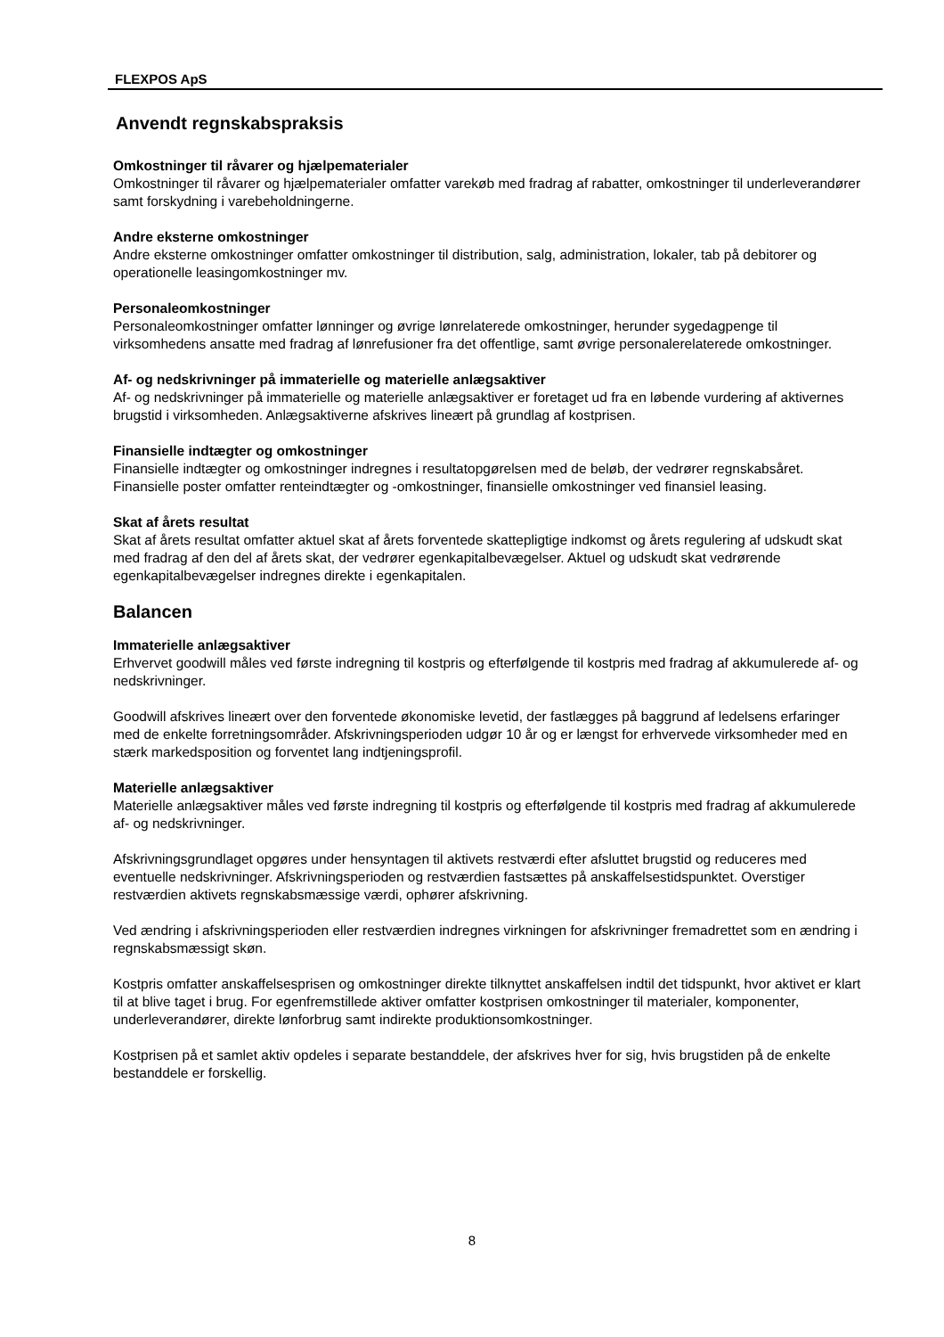FLEXPOS ApS
Anvendt regnskabspraksis
Omkostninger til råvarer og hjælpematerialer
Omkostninger til råvarer og hjælpematerialer omfatter varekøb med fradrag af rabatter, omkostninger til underleverandører samt forskydning i varebeholdningerne.
Andre eksterne omkostninger
Andre eksterne omkostninger omfatter omkostninger til distribution, salg, administration, lokaler, tab på debitorer og operationelle leasingomkostninger mv.
Personaleomkostninger
Personaleomkostninger omfatter lønninger og øvrige lønrelaterede omkostninger, herunder sygedagpenge til virksomhedens ansatte med fradrag af lønrefusioner fra det offentlige, samt øvrige personalerelaterede omkostninger.
Af- og nedskrivninger på immaterielle og materielle anlægsaktiver
Af- og nedskrivninger på immaterielle og materielle anlægsaktiver er foretaget ud fra en løbende vurdering af aktivernes brugstid i virksomheden. Anlægsaktiverne afskrives lineært på grundlag af kostprisen.
Finansielle indtægter og omkostninger
Finansielle indtægter og omkostninger indregnes i resultatopgørelsen med de beløb, der vedrører regnskabsåret. Finansielle poster omfatter renteindtægter og -omkostninger, finansielle omkostninger ved finansiel leasing.
Skat af årets resultat
Skat af årets resultat omfatter aktuel skat af årets forventede skattepligtige indkomst og årets regulering af udskudt skat med fradrag af den del af årets skat, der vedrører egenkapitalbevægelser. Aktuel og udskudt skat vedrørende egenkapitalbevægelser indregnes direkte i egenkapitalen.
Balancen
Immaterielle anlægsaktiver
Erhvervet goodwill måles ved første indregning til kostpris og efterfølgende til kostpris med fradrag af akkumulerede af- og nedskrivninger.
Goodwill afskrives lineært over den forventede økonomiske levetid, der fastlægges på baggrund af ledelsens erfaringer med de enkelte forretningsområder. Afskrivningsperioden udgør 10 år og er længst for erhvervede virksomheder med en stærk markedsposition og forventet lang indtjeningsprofil.
Materielle anlægsaktiver
Materielle anlægsaktiver måles ved første indregning til kostpris og efterfølgende til kostpris med fradrag af akkumulerede af- og nedskrivninger.
Afskrivningsgrundlaget opgøres under hensyntagen til aktivets restværdi efter afsluttet brugstid og reduceres med eventuelle nedskrivninger. Afskrivningsperioden og restværdien fastsættes på anskaffelsestidspunktet. Overstiger restværdien aktivets regnskabsmæssige værdi, ophører afskrivning.
Ved ændring i afskrivningsperioden eller restværdien indregnes virkningen for afskrivninger fremadrettet som en ændring i regnskabsmæssigt skøn.
Kostpris omfatter anskaffelsesprisen og omkostninger direkte tilknyttet anskaffelsen indtil det tidspunkt, hvor aktivet er klart til at blive taget i brug. For egenfremstillede aktiver omfatter kostprisen omkostninger til materialer, komponenter, underleverandører, direkte lønforbrug samt indirekte produktionsomkostninger.
Kostprisen på et samlet aktiv opdeles i separate bestanddele, der afskrives hver for sig, hvis brugstiden på de enkelte bestanddele er forskellig.
8